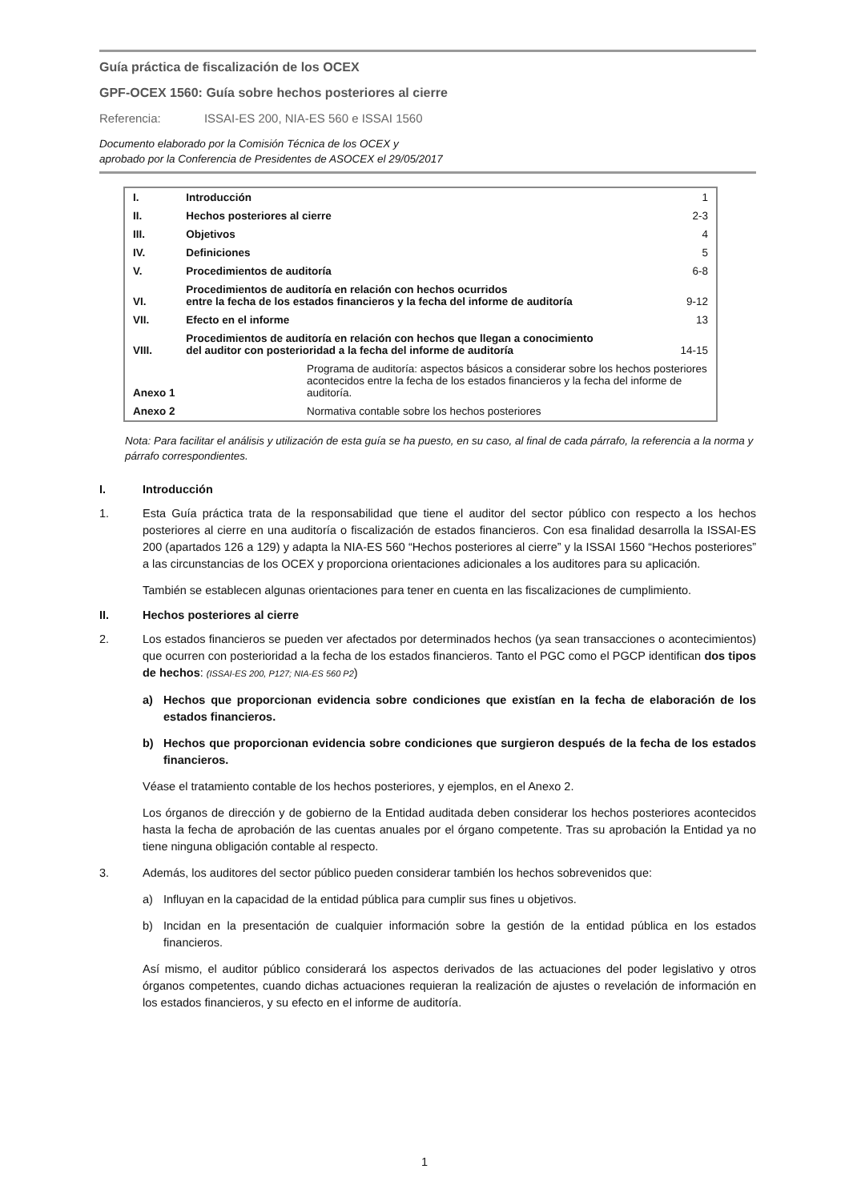Guía práctica de fiscalización de los OCEX
GPF-OCEX 1560: Guía sobre hechos posteriores al cierre
Referencia: ISSAI-ES 200, NIA-ES 560 e ISSAI 1560
Documento elaborado por la Comisión Técnica de los OCEX y
aprobado por la Conferencia de Presidentes de ASOCEX el 29/05/2017
| I. | Introducción | | 1 |
| II. | Hechos posteriores al cierre | | 2-3 |
| III. | Objetivos | | 4 |
| IV. | Definiciones | | 5 |
| V. | Procedimientos de auditoría | | 6-8 |
| VI. | Procedimientos de auditoría en relación con hechos ocurridos entre la fecha de los estados financieros y la fecha del informe de auditoría | | 9-12 |
| VII. | Efecto en el informe | | 13 |
| VIII. | Procedimientos de auditoría en relación con hechos que llegan a conocimiento del auditor con posterioridad a la fecha del informe de auditoría | | 14-15 |
| Anexo 1 | | Programa de auditoría: aspectos básicos a considerar sobre los hechos posteriores acontecidos entre la fecha de los estados financieros y la fecha del informe de auditoría. | |
| Anexo 2 | | Normativa contable sobre los hechos posteriores | |
Nota: Para facilitar el análisis y utilización de esta guía se ha puesto, en su caso, al final de cada párrafo, la referencia a la norma y párrafo correspondientes.
I. Introducción
1. Esta Guía práctica trata de la responsabilidad que tiene el auditor del sector público con respecto a los hechos posteriores al cierre en una auditoría o fiscalización de estados financieros. Con esa finalidad desarrolla la ISSAI-ES 200 (apartados 126 a 129) y adapta la NIA-ES 560 “Hechos posteriores al cierre” y la ISSAI 1560 “Hechos posteriores” a las circunstancias de los OCEX y proporciona orientaciones adicionales a los auditores para su aplicación.
También se establecen algunas orientaciones para tener en cuenta en las fiscalizaciones de cumplimiento.
II. Hechos posteriores al cierre
2. Los estados financieros se pueden ver afectados por determinados hechos (ya sean transacciones o acontecimientos) que ocurren con posterioridad a la fecha de los estados financieros. Tanto el PGC como el PGCP identifican dos tipos de hechos: (ISSAI-ES 200, P127; NIA-ES 560 P2)
a) Hechos que proporcionan evidencia sobre condiciones que existían en la fecha de elaboración de los estados financieros.
b) Hechos que proporcionan evidencia sobre condiciones que surgieron después de la fecha de los estados financieros.
Véase el tratamiento contable de los hechos posteriores, y ejemplos, en el Anexo 2.
Los órganos de dirección y de gobierno de la Entidad auditada deben considerar los hechos posteriores acontecidos hasta la fecha de aprobación de las cuentas anuales por el órgano competente. Tras su aprobación la Entidad ya no tiene ninguna obligación contable al respecto.
3. Además, los auditores del sector público pueden considerar también los hechos sobrevenidos que:
a) Influyan en la capacidad de la entidad pública para cumplir sus fines u objetivos.
b) Incidan en la presentación de cualquier información sobre la gestión de la entidad pública en los estados financieros.
Así mismo, el auditor público considerará los aspectos derivados de las actuaciones del poder legislativo y otros órganos competentes, cuando dichas actuaciones requieran la realización de ajustes o revelación de información en los estados financieros, y su efecto en el informe de auditoría.
1